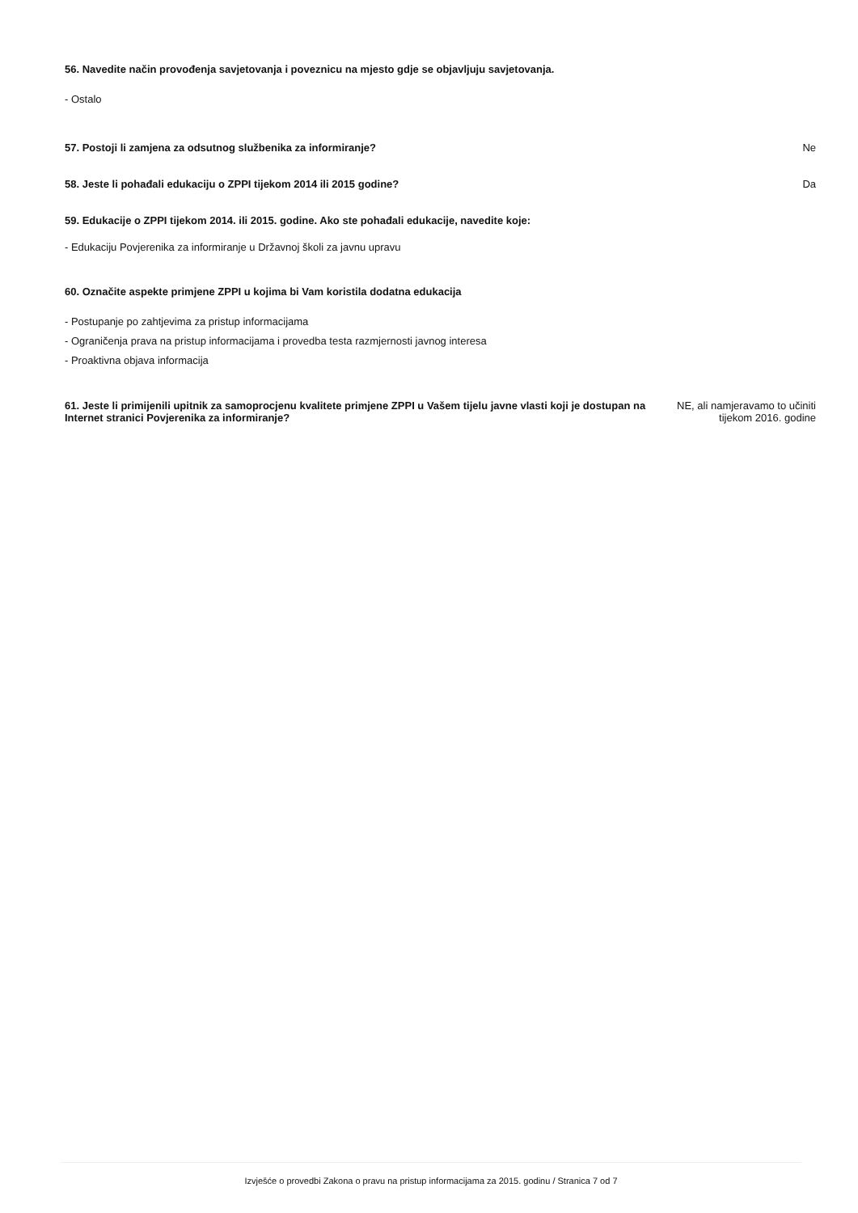56. Navedite način provođenja savjetovanja i poveznicu na mjesto gdje se objavljuju savjetovanja.
- Ostalo
57. Postoji li zamjena za odsutnog službenika za informiranje?
Ne
58. Jeste li pohađali edukaciju o ZPPI tijekom 2014 ili 2015 godine?
Da
59. Edukacije o ZPPI tijekom 2014. ili 2015. godine. Ako ste pohađali edukacije, navedite koje:
- Edukaciju Povjerenika za informiranje u Državnoj školi za javnu upravu
60. Označite aspekte primjene ZPPI u kojima bi Vam koristila dodatna edukacija
- Postupanje po zahtjevima za pristup informacijama
- Ograničenja prava na pristup informacijama i provedba testa razmjernosti javnog interesa
- Proaktivna objava informacija
61. Jeste li primijenili upitnik za samoprocjenu kvalitete primjene ZPPI u Vašem tijelu javne vlasti koji je dostupan na Internet stranici Povjerenika za informiranje?
NE, ali namjeravamo to učiniti
tijekom 2016. godine
Izvješće o provedbi Zakona o pravu na pristup informacijama za 2015. godinu / Stranica 7 od 7